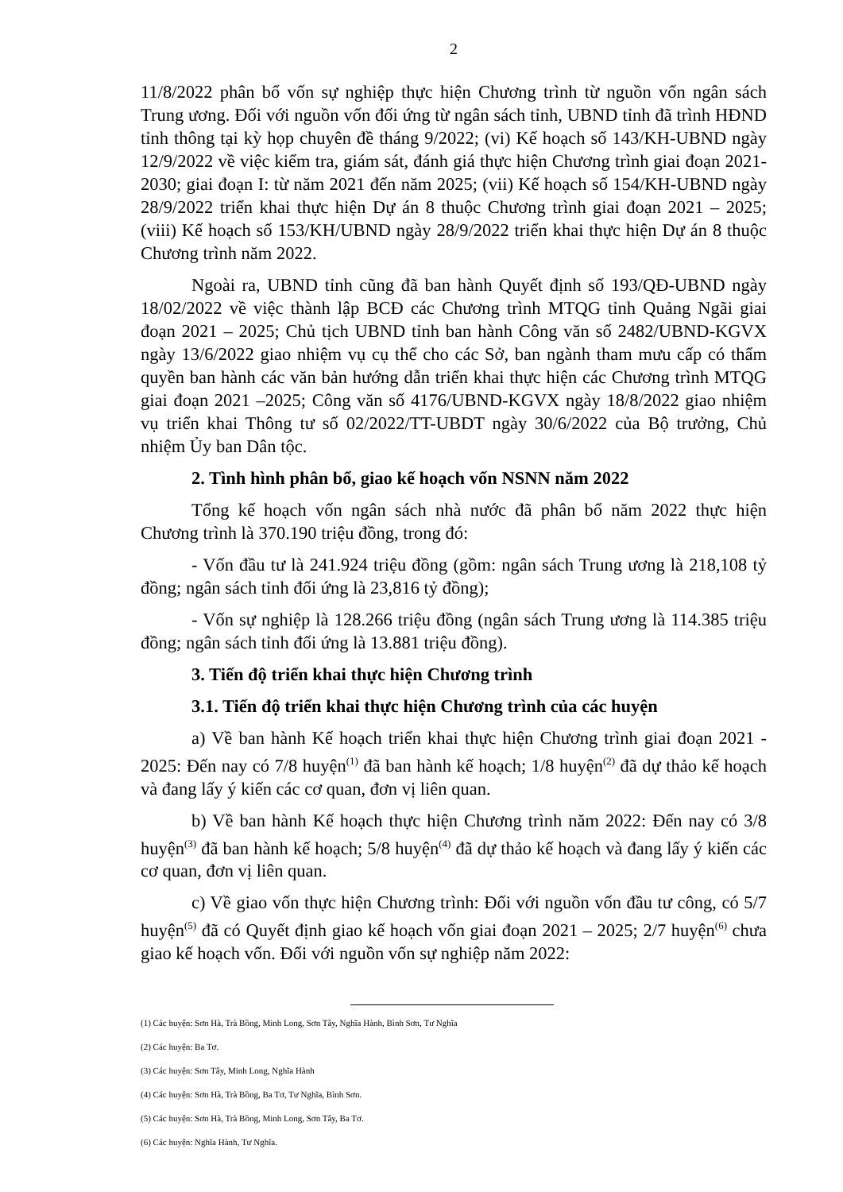2
11/8/2022 phân bổ vốn sự nghiệp thực hiện Chương trình từ nguồn vốn ngân sách Trung ương. Đối với nguồn vốn đối ứng từ ngân sách tỉnh, UBND tỉnh đã trình HĐND tỉnh thông tại kỳ họp chuyên đề tháng 9/2022; (vi) Kế hoạch số 143/KH-UBND ngày 12/9/2022 về việc kiểm tra, giám sát, đánh giá thực hiện Chương trình giai đoạn 2021-2030; giai đoạn I: từ năm 2021 đến năm 2025; (vii) Kế hoạch số 154/KH-UBND ngày 28/9/2022 triển khai thực hiện Dự án 8 thuộc Chương trình giai đoạn 2021 – 2025; (viii) Kế hoạch số 153/KH/UBND ngày 28/9/2022 triển khai thực hiện Dự án 8 thuộc Chương trình năm 2022.
Ngoài ra, UBND tỉnh cũng đã ban hành Quyết định số 193/QĐ-UBND ngày 18/02/2022 về việc thành lập BCĐ các Chương trình MTQG tỉnh Quảng Ngãi giai đoạn 2021 – 2025; Chủ tịch UBND tỉnh ban hành Công văn số 2482/UBND-KGVX ngày 13/6/2022 giao nhiệm vụ cụ thể cho các Sở, ban ngành tham mưu cấp có thẩm quyền ban hành các văn bản hướng dẫn triển khai thực hiện các Chương trình MTQG giai đoạn 2021 –2025; Công văn số 4176/UBND-KGVX ngày 18/8/2022 giao nhiệm vụ triển khai Thông tư số 02/2022/TT-UBDT ngày 30/6/2022 của Bộ trưởng, Chủ nhiệm Ủy ban Dân tộc.
2. Tình hình phân bổ, giao kế hoạch vốn NSNN năm 2022
Tổng kế hoạch vốn ngân sách nhà nước đã phân bổ năm 2022 thực hiện Chương trình là 370.190 triệu đồng, trong đó:
- Vốn đầu tư là 241.924 triệu đồng (gồm: ngân sách Trung ương là 218,108 tỷ đồng; ngân sách tỉnh đối ứng là 23,816 tỷ đồng);
- Vốn sự nghiệp là 128.266 triệu đồng (ngân sách Trung ương là 114.385 triệu đồng; ngân sách tỉnh đối ứng là 13.881 triệu đồng).
3. Tiến độ triển khai thực hiện Chương trình
3.1. Tiến độ triển khai thực hiện Chương trình của các huyện
a) Về ban hành Kế hoạch triển khai thực hiện Chương trình giai đoạn 2021 - 2025: Đến nay có 7/8 huyện<sup>(1)</sup> đã ban hành kế hoạch; 1/8 huyện<sup>(2)</sup> đã dự thảo kế hoạch và đang lấy ý kiến các cơ quan, đơn vị liên quan.
b) Về ban hành Kế hoạch thực hiện Chương trình năm 2022: Đến nay có 3/8 huyện<sup>(3)</sup> đã ban hành kế hoạch; 5/8 huyện<sup>(4)</sup> đã dự thảo kế hoạch và đang lấy ý kiến các cơ quan, đơn vị liên quan.
c) Về giao vốn thực hiện Chương trình: Đối với nguồn vốn đầu tư công, có 5/7 huyện<sup>(5)</sup> đã có Quyết định giao kế hoạch vốn giai đoạn 2021 – 2025; 2/7 huyện<sup>(6)</sup> chưa giao kế hoạch vốn. Đối với nguồn vốn sự nghiệp năm 2022:
(1) Các huyện: Sơn Hà, Trà Bồng, Minh Long, Sơn Tây, Nghĩa Hành, Bình Sơn, Tư Nghĩa
(2) Các huyện: Ba Tơ.
(3) Các huyện: Sơn Tây, Minh Long, Nghĩa Hành
(4) Các huyện: Sơn Hà, Trà Bồng, Ba Tơ, Tư Nghĩa, Bình Sơn.
(5) Các huyện: Sơn Hà, Trà Bồng, Minh Long, Sơn Tây, Ba Tơ.
(6) Các huyện: Nghĩa Hành, Tư Nghĩa.